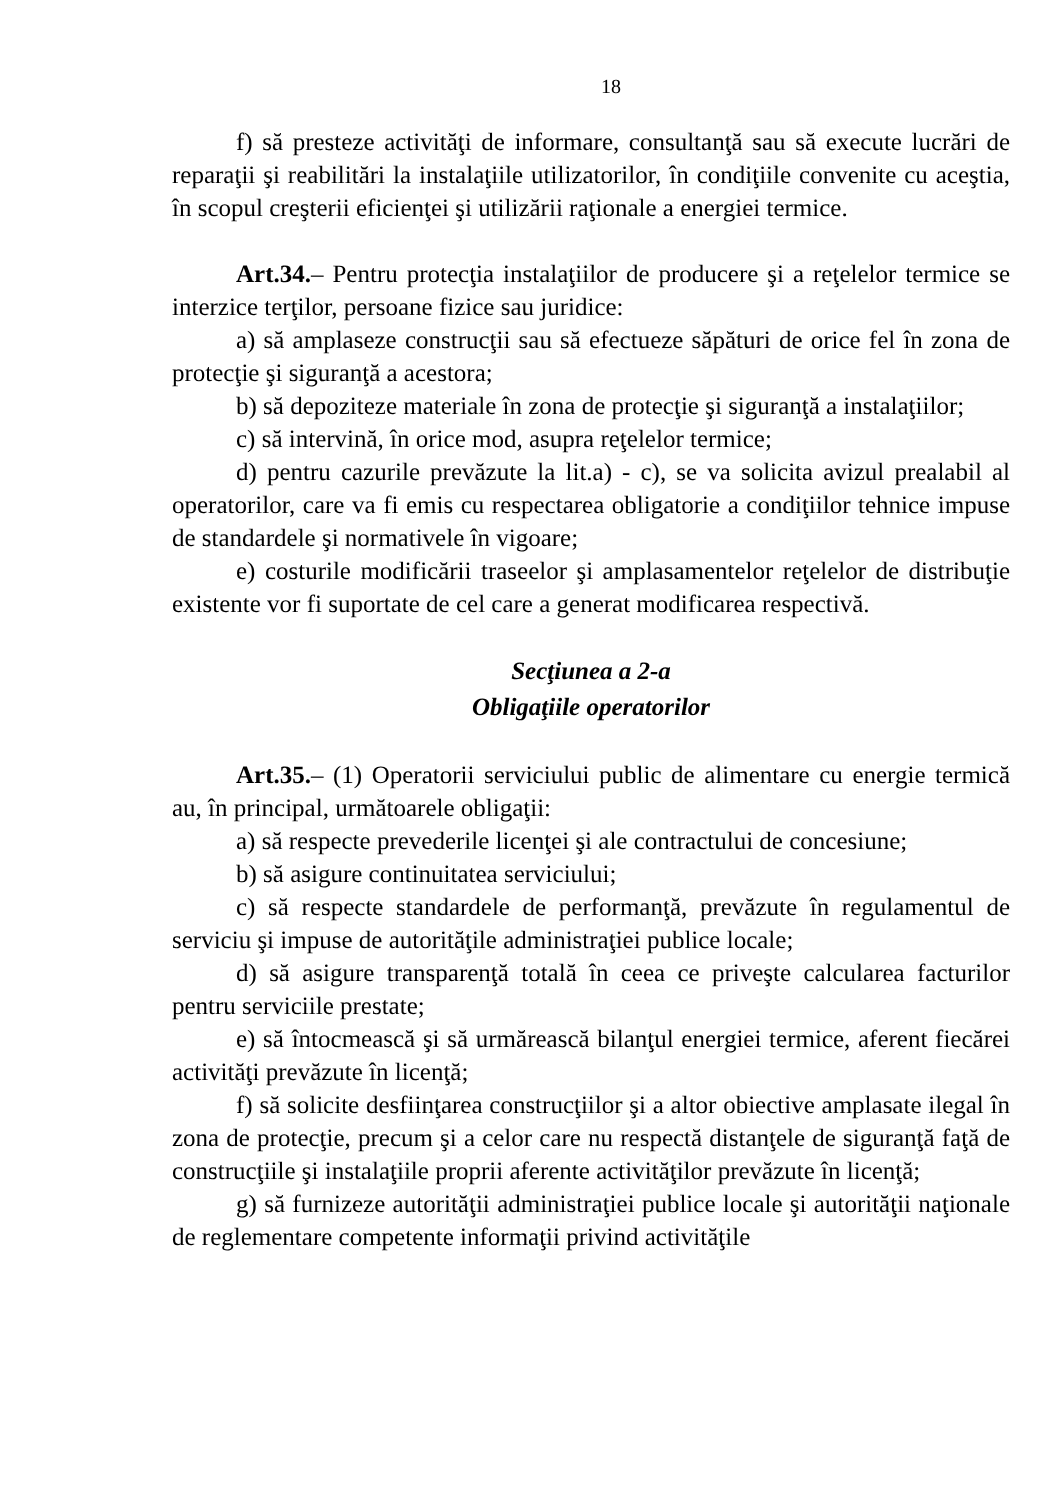18
f) să presteze activităţi de informare, consultanţă sau să execute lucrări de reparaţii şi reabilitări la instalaţiile utilizatorilor, în condiţiile convenite cu aceştia, în scopul creşterii eficienţei şi utilizării raţionale a energiei termice.
Art.34.– Pentru protecţia instalaţiilor de producere şi a reţelelor termice se interzice terţilor, persoane fizice sau juridice:
a) să amplaseze construcţii sau să efectueze săpături de orice fel în zona de protecţie şi siguranţă a acestora;
b) să depoziteze materiale în zona de protecţie şi siguranţă a instalaţiilor;
c) să intervină, în orice mod, asupra reţelelor termice;
d) pentru cazurile prevăzute la lit.a) - c), se va solicita avizul prealabil al operatorilor, care va fi emis cu respectarea obligatorie a condiţiilor tehnice impuse de standardele şi normativele în vigoare;
e) costurile modificării traseelor şi amplasamentelor reţelelor de distribuţie existente vor fi suportate de cel care a generat modificarea respectivă.
Secţiunea a 2-a
Obligaţiile operatorilor
Art.35.– (1) Operatorii serviciului public de alimentare cu energie termică au, în principal, următoarele obligaţii:
a) să respecte prevederile licenţei şi ale contractului de concesiune;
b) să asigure continuitatea serviciului;
c) să respecte standardele de performanţă, prevăzute în regulamentul de serviciu şi impuse de autorităţile administraţiei publice locale;
d) să asigure transparenţă totală în ceea ce priveşte calcularea facturilor pentru serviciile prestate;
e) să întocmească şi să urmărească bilanţul energiei termice, aferent fiecărei activităţi prevăzute în licenţă;
f) să solicite desfiinţarea construcţiilor şi a altor obiective amplasate ilegal în zona de protecţie, precum şi a celor care nu respectă distanţele de siguranţă faţă de construcţiile şi instalaţiile proprii aferente activităţilor prevăzute în licenţă;
g) să furnizeze autorităţii administraţiei publice locale şi autorităţii naţionale de reglementare competente informaţii privind activităţile